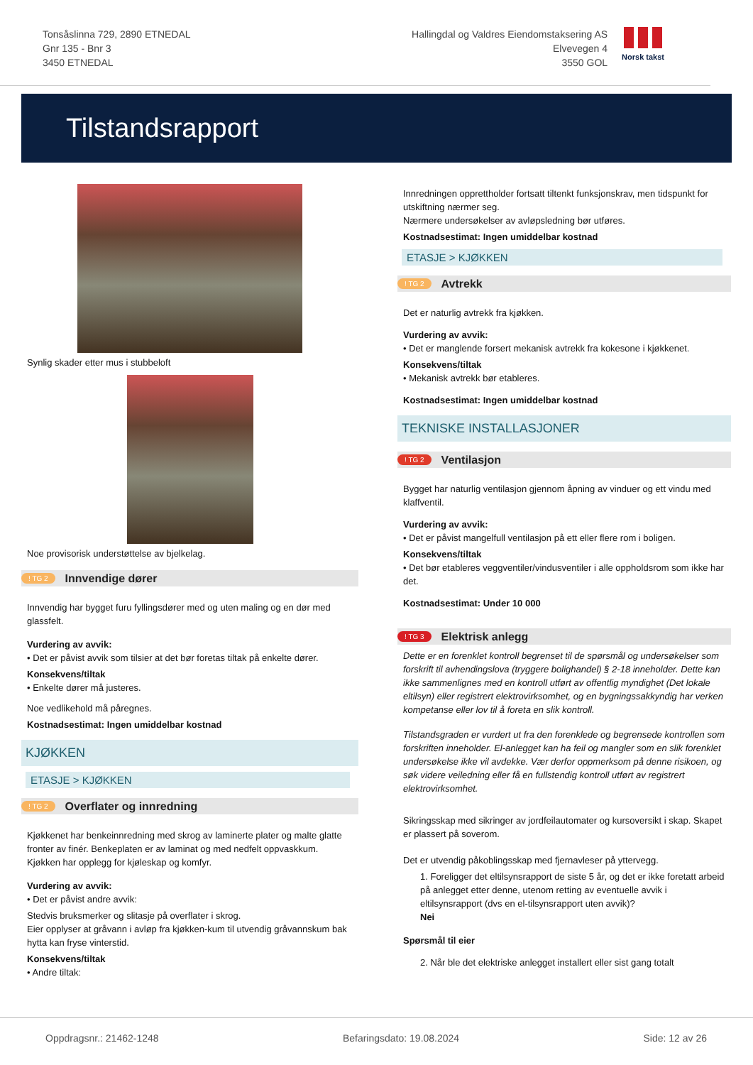Tonsåslinna 729, 2890 ETNEDAL
Gnr 135 - Bnr 3
3450 ETNEDAL
Hallingdal og Valdres Eiendomstaksering AS
Elvevegen 4
3550 GOL
Norsk takst
Tilstandsrapport
Synlig skader etter mus i stubbeloft
Noe provisorisk understøttelse av bjelkelag.
! TG 2 Innvendige dører
Innvendig har bygget furu fyllingsdører med og uten maling og en dør med glassfelt.
Vurdering av avvik:
• Det er påvist avvik som tilsier at det bør foretas tiltak på enkelte dører.
Konsekvens/tiltak
• Enkelte dører må justeres.
Noe vedlikehold må påregnes.
Kostnadsestimat: Ingen umiddelbar kostnad
KJØKKEN
ETASJE > KJØKKEN
! TG 2 Overflater og innredning
Kjøkkenet har benkeinnredning med skrog av laminerte plater og malte glatte fronter av finér. Benkeplaten er av laminat og med nedfelt oppvaskkum.
Kjøkken har opplegg for kjøleskap og komfyr.
Vurdering av avvik:
• Det er påvist andre avvik:
Stedvis bruksmerker og slitasje på overflater i skrog.
Eier opplyser at gråvann i avløp fra kjøkken-kum til utvendig gråvannskum bak hytta kan fryse vinterstid.
Konsekvens/tiltak
• Andre tiltak:
Innredningen opprettholder fortsatt tiltenkt funksjonskrav, men tidspunkt for utskiftning nærmer seg.
Nærmere undersøkelser av avløpsledning bør utføres.
Kostnadsestimat: Ingen umiddelbar kostnad
ETASJE > KJØKKEN
! TG 2 Avtrekk
Det er naturlig avtrekk fra kjøkken.
Vurdering av avvik:
• Det er manglende forsert mekanisk avtrekk fra kokesone i kjøkkenet.
Konsekvens/tiltak
• Mekanisk avtrekk bør etableres.
Kostnadsestimat: Ingen umiddelbar kostnad
TEKNISKE INSTALLASJONER
! TG 2 Ventilasjon
Bygget har naturlig ventilasjon gjennom åpning av vinduer og ett vindu med klaffventil.
Vurdering av avvik:
• Det er påvist mangelfull ventilasjon på ett eller flere rom i boligen.
Konsekvens/tiltak
• Det bør etableres veggventiler/vindusventiler i alle oppholdsrom som ikke har det.
Kostnadsestimat: Under 10 000
! TG 3 Elektrisk anlegg
Dette er en forenklet kontroll begrenset til de spørsmål og undersøkelser som forskrift til avhendingslova (tryggere bolighandel) § 2-18 inneholder. Dette kan ikke sammenlignes med en kontroll utført av offentlig myndighet (Det lokale eltilsyn) eller registrert elektrovirksomhet, og en bygningssakkyndig har verken kompetanse eller lov til å foreta en slik kontroll.
Tilstandsgraden er vurdert ut fra den forenklede og begrensede kontrollen som forskriften inneholder. El-anlegget kan ha feil og mangler som en slik forenklet undersøkelse ikke vil avdekke. Vær derfor oppmerksom på denne risikoen, og søk videre veiledning eller få en fullstendig kontroll utført av registrert elektrovirksomhet.
Sikringsskap med sikringer av jordfeilautomater og kursoversikt i skap. Skapet er plassert på soverom.
Det er utvendig påkoblingsskap med fjernavleser på yttervegg.
1. Foreligger det eltilsynsrapport de siste 5 år, og det er ikke foretatt arbeid på anlegget etter denne, utenom retting av eventuelle avvik i eltilsynsrapport (dvs en el-tilsynsrapport uten avvik)?
Nei
Spørsmål til eier
2. Når ble det elektriske anlegget installert eller sist gang totalt
Oppdragsnr.: 21462-1248 Befaringsdato: 19.08.2024 Side: 12 av 26